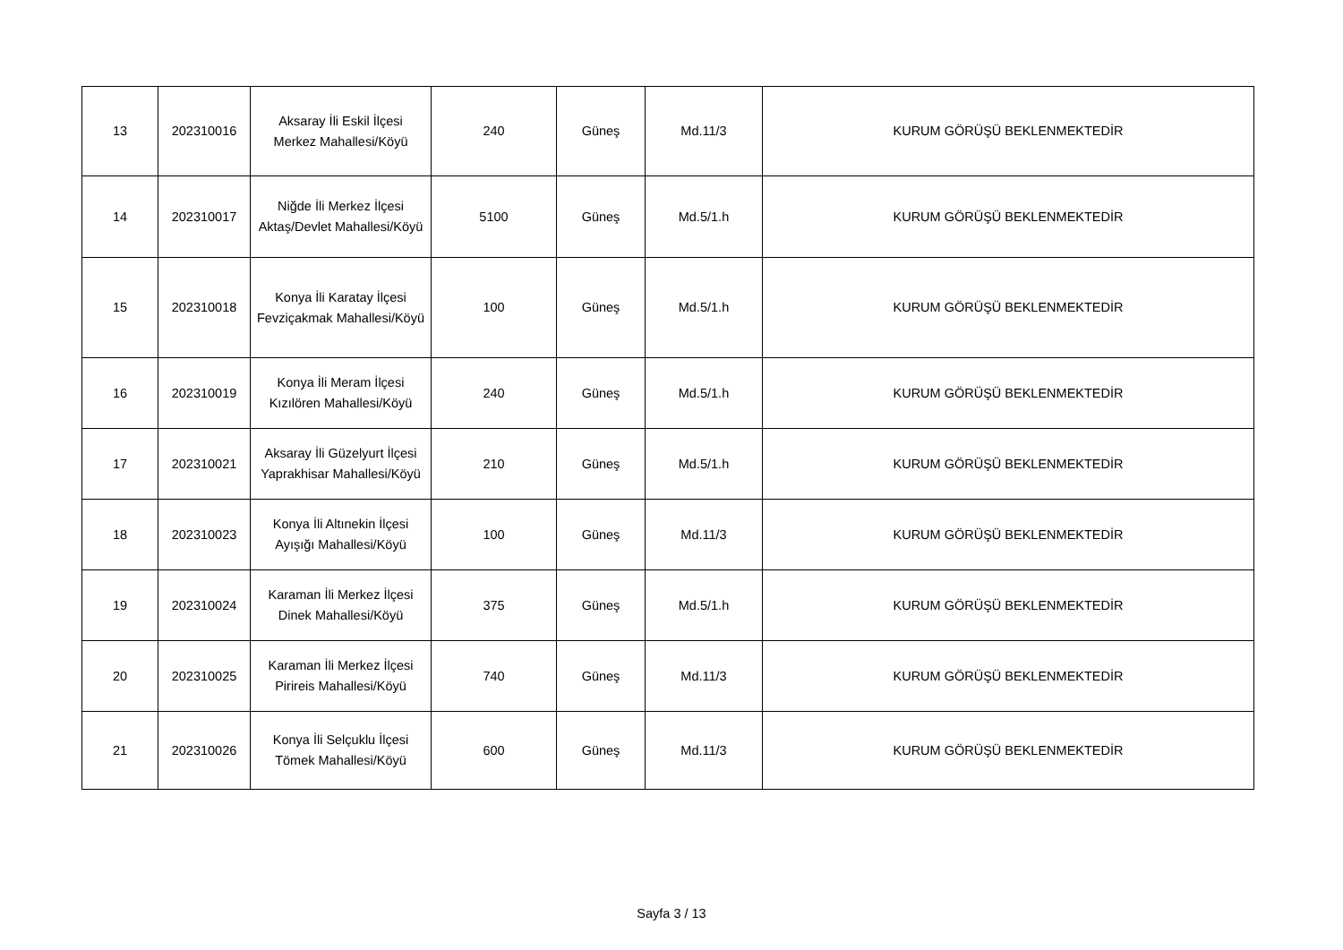| 13 | 202310016 | Aksaray İli Eskil İlçesi Merkez Mahallesi/Köyü | 240 | Güneş | Md.11/3 | KURUM GÖRÜŞÜ BEKLENMEKTEDİR |
| 14 | 202310017 | Niğde İli Merkez İlçesi Aktaş/Devlet Mahallesi/Köyü | 5100 | Güneş | Md.5/1.h | KURUM GÖRÜŞÜ BEKLENMEKTEDİR |
| 15 | 202310018 | Konya İli Karatay İlçesi Fevziçakmak Mahallesi/Köyü | 100 | Güneş | Md.5/1.h | KURUM GÖRÜŞÜ BEKLENMEKTEDİR |
| 16 | 202310019 | Konya İli Meram İlçesi Kızılören Mahallesi/Köyü | 240 | Güneş | Md.5/1.h | KURUM GÖRÜŞÜ BEKLENMEKTEDİR |
| 17 | 202310021 | Aksaray İli Güzelyurt İlçesi Yaprakhisar Mahallesi/Köyü | 210 | Güneş | Md.5/1.h | KURUM GÖRÜŞÜ BEKLENMEKTEDİR |
| 18 | 202310023 | Konya İli Altınekin İlçesi Ayışığı Mahallesi/Köyü | 100 | Güneş | Md.11/3 | KURUM GÖRÜŞÜ BEKLENMEKTEDİR |
| 19 | 202310024 | Karaman İli Merkez İlçesi Dinek Mahallesi/Köyü | 375 | Güneş | Md.5/1.h | KURUM GÖRÜŞÜ BEKLENMEKTEDİR |
| 20 | 202310025 | Karaman İli Merkez İlçesi Pirireis Mahallesi/Köyü | 740 | Güneş | Md.11/3 | KURUM GÖRÜŞÜ BEKLENMEKTEDİR |
| 21 | 202310026 | Konya İli Selçuklu İlçesi Tömek Mahallesi/Köyü | 600 | Güneş | Md.11/3 | KURUM GÖRÜŞÜ BEKLENMEKTEDİR |
Sayfa 3 / 13